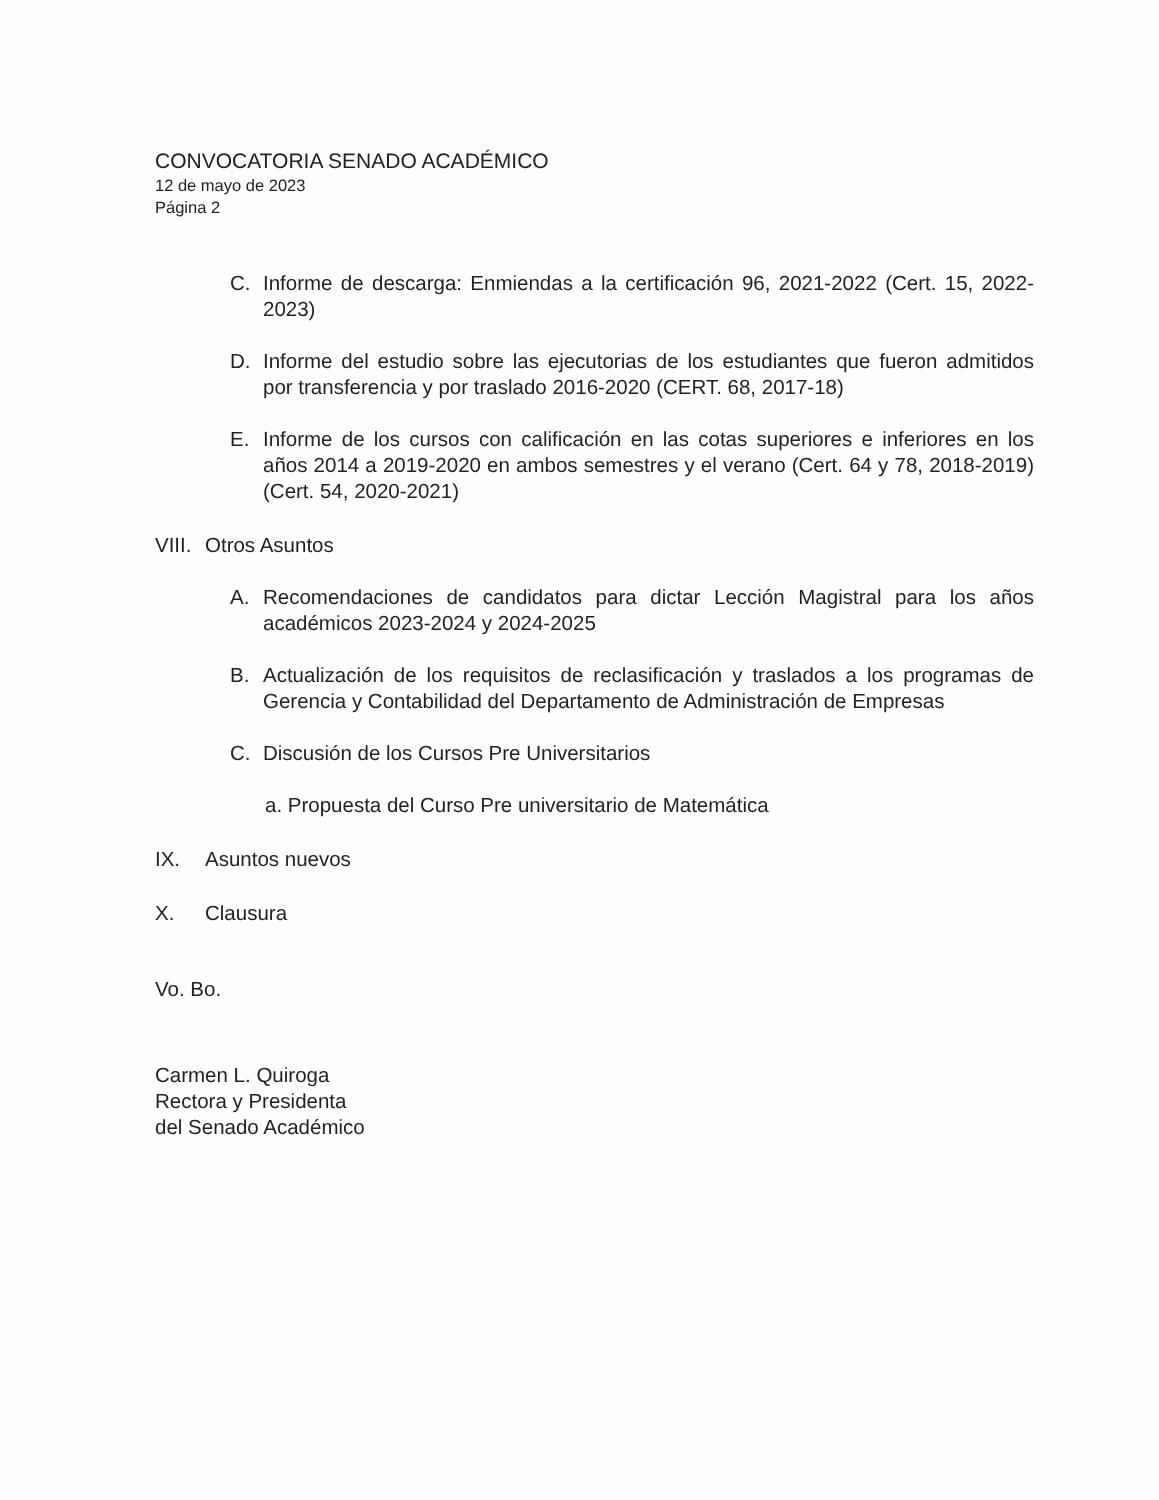CONVOCATORIA SENADO ACADÉMICO
12 de mayo de 2023
Página 2
C. Informe de descarga: Enmiendas a la certificación 96, 2021-2022 (Cert. 15, 2022-2023)
D. Informe del estudio sobre las ejecutorias de los estudiantes que fueron admitidos por transferencia y por traslado 2016-2020 (CERT. 68, 2017-18)
E. Informe de los cursos con calificación en las cotas superiores e inferiores en los años 2014 a 2019-2020 en ambos semestres y el verano (Cert. 64 y 78, 2018-2019) (Cert. 54, 2020-2021)
VIII. Otros Asuntos
A. Recomendaciones de candidatos para dictar Lección Magistral para los años académicos 2023-2024 y 2024-2025
B. Actualización de los requisitos de reclasificación y traslados a los programas de Gerencia y Contabilidad del Departamento de Administración de Empresas
C. Discusión de los Cursos Pre Universitarios
a. Propuesta del Curso Pre universitario de Matemática
IX. Asuntos nuevos
X. Clausura
Vo. Bo.
Carmen L. Quiroga
Rectora y Presidenta
del Senado Académico